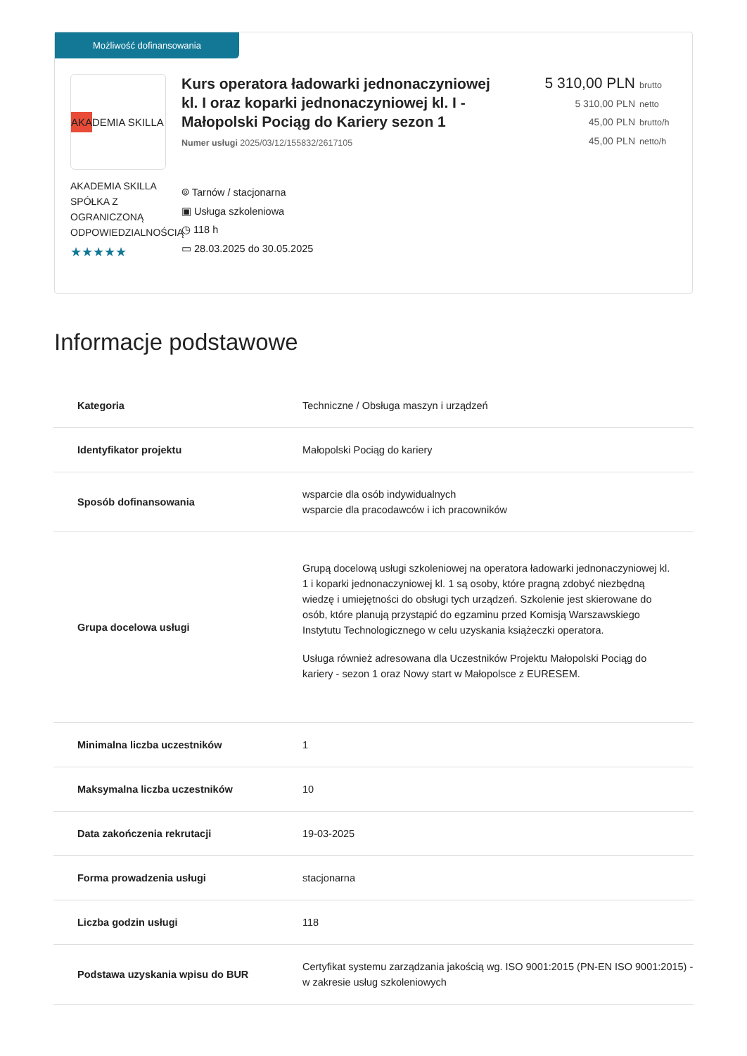Możliwość dofinansowania
AKA DEMIA SKILLA
AKADEMIA SKILLA SPÓŁKA Z OGRANICZONĄ ODPOWIEDZIALNOŚCIĄ
★★★★★
Kurs operatora ładowarki jednonaczyniowej kl. I oraz koparki jednonaczyniowej kl. I - Małopolski Pociąg do Kariery sezon 1
Numer usługi 2025/03/12/155832/2617105
⌾ Tarnów / stacjonarna
▣ Usługa szkoleniowa
◷ 118 h
▭ 28.03.2025 do 30.05.2025
5 310,00 PLN brutto
5 310,00 PLN netto
45,00 PLN brutto/h
45,00 PLN netto/h
Informacje podstawowe
| Kategoria | Techniczne / Obsługa maszyn i urządzeń |
| Identyfikator projektu | Małopolski Pociąg do kariery |
| Sposób dofinansowania | wsparcie dla osób indywidualnych wsparcie dla pracodawców i ich pracowników |
| Grupa docelowa usługi | Grupą docelową usługi szkoleniowej na operatora ładowarki jednonaczyniowej kl. 1 i koparki jednonaczyniowej kl. 1 są osoby, które pragną zdobyć niezbędną wiedzę i umiejętności do obsługi tych urządzeń. Szkolenie jest skierowane do osób, które planują przystąpić do egzaminu przed Komisją Warszawskiego Instytutu Technologicznego w celu uzyskania książeczki operatora. Usługa również adresowana dla Uczestników Projektu Małopolski Pociąg do kariery - sezon 1 oraz Nowy start w Małopolsce z EURESEM. |
| Minimalna liczba uczestników | 1 |
| Maksymalna liczba uczestników | 10 |
| Data zakończenia rekrutacji | 19-03-2025 |
| Forma prowadzenia usługi | stacjonarna |
| Liczba godzin usługi | 118 |
| Podstawa uzyskania wpisu do BUR | Certyfikat systemu zarządzania jakością wg. ISO 9001:2015 (PN-EN ISO 9001:2015) - w zakresie usług szkoleniowych |